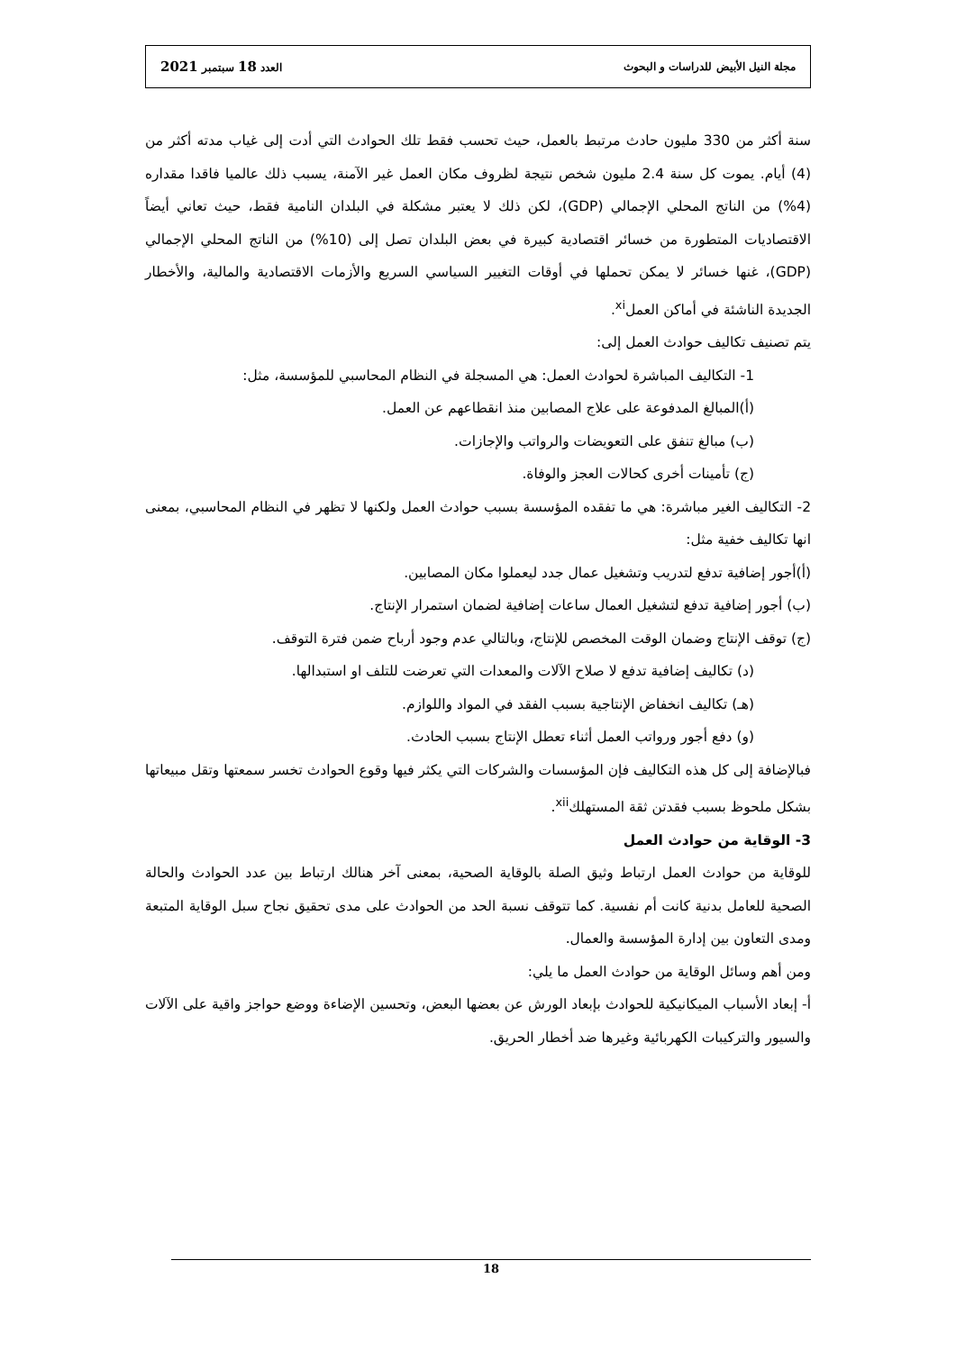مجلة النيل الأبيض للدراسات و البحوث العدد 18 سبتمبر 2021
سنة أكثر من 330 مليون حادث مرتبط بالعمل، حيث تحسب فقط تلك الحوادث التي أدت إلى غياب مدته أكثر من (4) أيام. يموت كل سنة 2.4 مليون شخص نتيجة لظروف مكان العمل غير الآمنة، يسبب ذلك عالميا فاقدا مقداره (4%) من الناتج المحلي الإجمالي (GDP)، لكن ذلك لا يعتبر مشكلة في البلدان النامية فقط، حيث تعاني أيضاً الاقتصاديات المتطورة من خسائر اقتصادية كبيرة في بعض البلدان تصل إلى (10%) من الناتج المحلي الإجمالي (GDP)، غنها خسائر لا يمكن تحملها في أوقات التغيير السياسي السريع والأزمات الاقتصادية والمالية، والأخطار الجديدة الناشئة في أماكن العمل<sup>xi</sup>.
يتم تصنيف تكاليف حوادث العمل إلى:
1- التكاليف المباشرة لحوادث العمل: هي المسجلة في النظام المحاسبي للمؤسسة، مثل:
(أ)المبالغ المدفوعة على علاج المصابين منذ انقطاعهم عن العمل.
(ب) مبالغ تنفق على التعويضات والرواتب والإجازات.
(ج) تأمينات أخرى كحالات العجز والوفاة.
2- التكاليف الغير مباشرة: هي ما تفقده المؤسسة بسبب حوادث العمل ولكنها لا تظهر في النظام المحاسبي، بمعنى انها تكاليف خفية مثل:
(أ)أجور إضافية تدفع لتدريب وتشغيل عمال جدد ليعملوا مكان المصابين.
(ب) أجور إضافية تدفع لتشغيل العمال ساعات إضافية لضمان استمرار الإنتاج.
(ج) توقف الإنتاج وضمان الوقت المخصص للإنتاج، وبالتالي عدم وجود أرباح ضمن فترة التوقف.
(د) تكاليف إضافية تدفع لا صلاح الآلات والمعدات التي تعرضت للتلف او استبدالها.
(هـ) تكاليف انخفاض الإنتاجية بسبب الفقد في المواد واللوازم.
(و) دفع أجور ورواتب العمل أثناء تعطل الإنتاج بسبب الحادث.
فبالإضافة إلى كل هذه التكاليف فإن المؤسسات والشركات التي يكثر فيها وقوع الحوادث تخسر سمعتها وتقل مبيعاتها بشكل ملحوظ بسبب فقدتن ثقة المستهلك<sup>xii</sup>.
3- الوقاية من حوادث العمل
للوقاية من حوادث العمل ارتباط وثيق الصلة بالوقاية الصحية، بمعنى آخر هنالك ارتباط بين عدد الحوادث والحالة الصحية للعامل بدنية كانت أم نفسية. كما تتوقف نسبة الحد من الحوادث على مدى تحقيق نجاح سبل الوقاية المتبعة ومدى التعاون بين إدارة المؤسسة والعمال.
ومن أهم وسائل الوقاية من حوادث العمل ما يلي:
أ- إبعاد الأسباب الميكانيكية للحوادث بإبعاد الورش عن بعضها البعض، وتحسين الإضاءة ووضع حواجز واقية على الآلات والسيور والتركيبات الكهربائية وغيرها ضد أخطار الحريق.
18